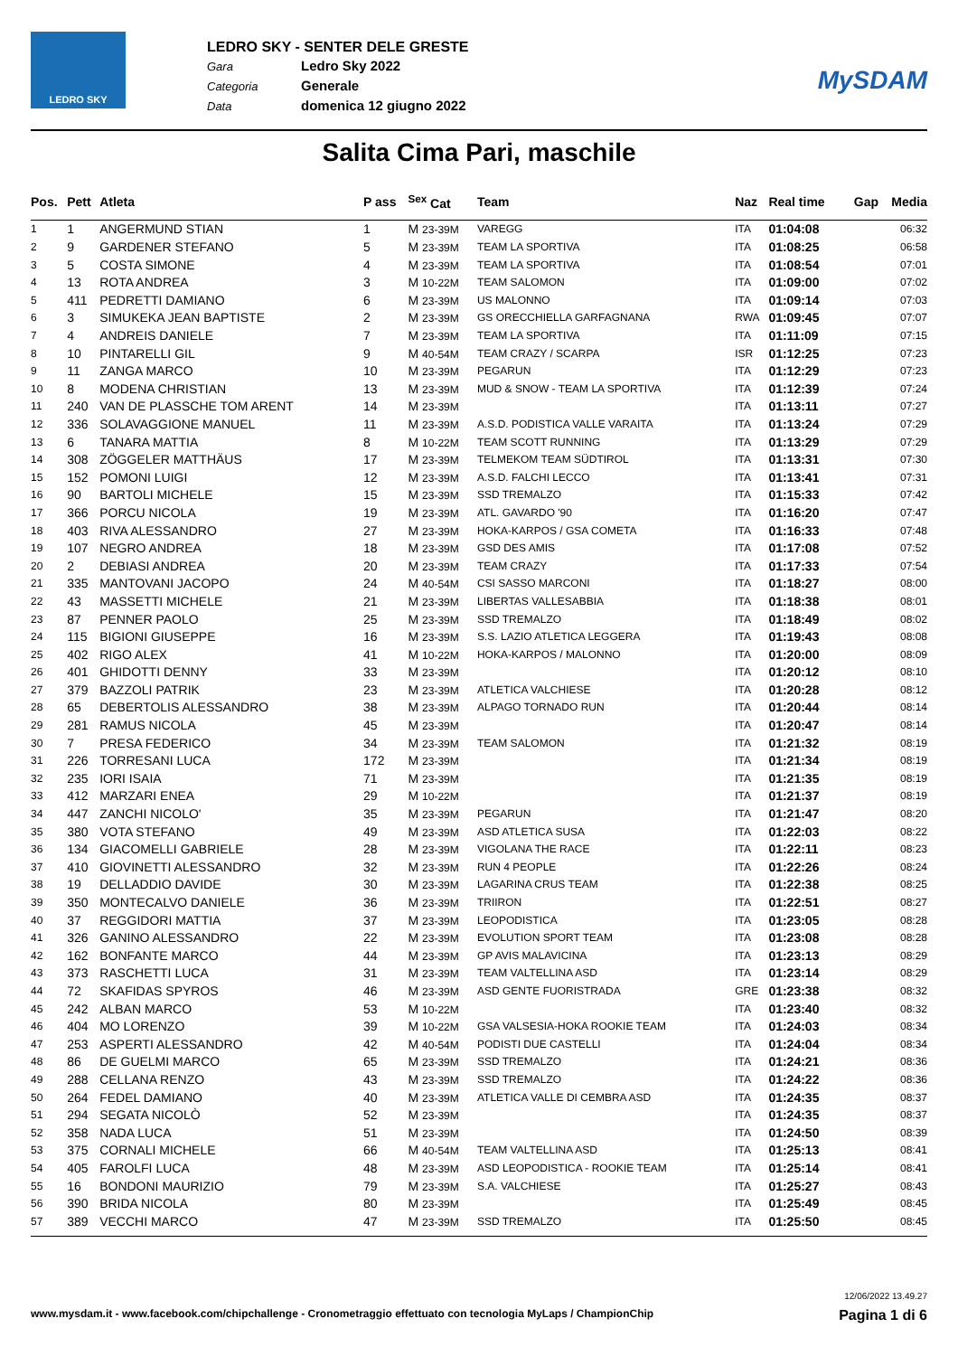LEDRO SKY
LEDRO SKY - SENTER DELE GRESTE
Gara Ledro Sky 2022
Categoria Generale
Data domenica 12 giugno 2022
MySDAM
Salita Cima Pari, maschile
| Pos. | Pett | Atleta | P ass | <sup>Sex</sup> Cat | Team | Naz | Real time | Gap | Media |
| --- | --- | --- | --- | --- | --- | --- | --- | --- | --- |
| 1 | 1 | ANGERMUND STIAN | 1 | M 23-39M | VAREGG | ITA | 01:04:08 | | 06:32 |
| 2 | 9 | GARDENER STEFANO | 5 | M 23-39M | TEAM LA SPORTIVA | ITA | 01:08:25 | | 06:58 |
| 3 | 5 | COSTA SIMONE | 4 | M 23-39M | TEAM LA SPORTIVA | ITA | 01:08:54 | | 07:01 |
| 4 | 13 | ROTA ANDREA | 3 | M 10-22M | TEAM SALOMON | ITA | 01:09:00 | | 07:02 |
| 5 | 411 | PEDRETTI DAMIANO | 6 | M 23-39M | US MALONNO | ITA | 01:09:14 | | 07:03 |
| 6 | 3 | SIMUKEKA JEAN BAPTISTE | 2 | M 23-39M | GS ORECCHIELLA GARFAGNANA | RWA | 01:09:45 | | 07:07 |
| 7 | 4 | ANDREIS DANIELE | 7 | M 23-39M | TEAM LA SPORTIVA | ITA | 01:11:09 | | 07:15 |
| 8 | 10 | PINTARELLI GIL | 9 | M 40-54M | TEAM CRAZY / SCARPA | ISR | 01:12:25 | | 07:23 |
| 9 | 11 | ZANGA MARCO | 10 | M 23-39M | PEGARUN | ITA | 01:12:29 | | 07:23 |
| 10 | 8 | MODENA CHRISTIAN | 13 | M 23-39M | MUD & SNOW - TEAM LA SPORTIVA | ITA | 01:12:39 | | 07:24 |
| 11 | 240 | VAN DE PLASSCHE TOM ARENT | 14 | M 23-39M | | ITA | 01:13:11 | | 07:27 |
| 12 | 336 | SOLAVAGGIONE MANUEL | 11 | M 23-39M | A.S.D. PODISTICA VALLE VARAITA | ITA | 01:13:24 | | 07:29 |
| 13 | 6 | TANARA MATTIA | 8 | M 10-22M | TEAM SCOTT RUNNING | ITA | 01:13:29 | | 07:29 |
| 14 | 308 | ZÖGGELER MATTHÄUS | 17 | M 23-39M | TELMEKOM TEAM SÜDTIROL | ITA | 01:13:31 | | 07:30 |
| 15 | 152 | POMONI LUIGI | 12 | M 23-39M | A.S.D. FALCHI LECCO | ITA | 01:13:41 | | 07:31 |
| 16 | 90 | BARTOLI MICHELE | 15 | M 23-39M | SSD TREMALZO | ITA | 01:15:33 | | 07:42 |
| 17 | 366 | PORCU NICOLA | 19 | M 23-39M | ATL. GAVARDO '90 | ITA | 01:16:20 | | 07:47 |
| 18 | 403 | RIVA ALESSANDRO | 27 | M 23-39M | HOKA-KARPOS / GSA COMETA | ITA | 01:16:33 | | 07:48 |
| 19 | 107 | NEGRO ANDREA | 18 | M 23-39M | GSD DES AMIS | ITA | 01:17:08 | | 07:52 |
| 20 | 2 | DEBIASI ANDREA | 20 | M 23-39M | TEAM CRAZY | ITA | 01:17:33 | | 07:54 |
| 21 | 335 | MANTOVANI JACOPO | 24 | M 40-54M | CSI SASSO MARCONI | ITA | 01:18:27 | | 08:00 |
| 22 | 43 | MASSETTI MICHELE | 21 | M 23-39M | LIBERTAS VALLESABBIA | ITA | 01:18:38 | | 08:01 |
| 23 | 87 | PENNER PAOLO | 25 | M 23-39M | SSD TREMALZO | ITA | 01:18:49 | | 08:02 |
| 24 | 115 | BIGIONI GIUSEPPE | 16 | M 23-39M | S.S. LAZIO ATLETICA LEGGERA | ITA | 01:19:43 | | 08:08 |
| 25 | 402 | RIGO ALEX | 41 | M 10-22M | HOKA-KARPOS / MALONNO | ITA | 01:20:00 | | 08:09 |
| 26 | 401 | GHIDOTTI DENNY | 33 | M 23-39M | | ITA | 01:20:12 | | 08:10 |
| 27 | 379 | BAZZOLI PATRIK | 23 | M 23-39M | ATLETICA VALCHIESE | ITA | 01:20:28 | | 08:12 |
| 28 | 65 | DEBERTOLIS ALESSANDRO | 38 | M 23-39M | ALPAGO TORNADO RUN | ITA | 01:20:44 | | 08:14 |
| 29 | 281 | RAMUS NICOLA | 45 | M 23-39M | | ITA | 01:20:47 | | 08:14 |
| 30 | 7 | PRESA FEDERICO | 34 | M 23-39M | TEAM SALOMON | ITA | 01:21:32 | | 08:19 |
| 31 | 226 | TORRESANI LUCA | 172 | M 23-39M | | ITA | 01:21:34 | | 08:19 |
| 32 | 235 | IORI ISAIA | 71 | M 23-39M | | ITA | 01:21:35 | | 08:19 |
| 33 | 412 | MARZARI ENEA | 29 | M 10-22M | | ITA | 01:21:37 | | 08:19 |
| 34 | 447 | ZANCHI NICOLO' | 35 | M 23-39M | PEGARUN | ITA | 01:21:47 | | 08:20 |
| 35 | 380 | VOTA STEFANO | 49 | M 23-39M | ASD ATLETICA SUSA | ITA | 01:22:03 | | 08:22 |
| 36 | 134 | GIACOMELLI GABRIELE | 28 | M 23-39M | VIGOLANA THE RACE | ITA | 01:22:11 | | 08:23 |
| 37 | 410 | GIOVINETTI ALESSANDRO | 32 | M 23-39M | RUN 4 PEOPLE | ITA | 01:22:26 | | 08:24 |
| 38 | 19 | DELLADDIO DAVIDE | 30 | M 23-39M | LAGARINA CRUS TEAM | ITA | 01:22:38 | | 08:25 |
| 39 | 350 | MONTECALVO DANIELE | 36 | M 23-39M | TRIIRON | ITA | 01:22:51 | | 08:27 |
| 40 | 37 | REGGIDORI MATTIA | 37 | M 23-39M | LEOPODISTICA | ITA | 01:23:05 | | 08:28 |
| 41 | 326 | GANINO ALESSANDRO | 22 | M 23-39M | EVOLUTION SPORT TEAM | ITA | 01:23:08 | | 08:28 |
| 42 | 162 | BONFANTE MARCO | 44 | M 23-39M | GP AVIS MALAVICINA | ITA | 01:23:13 | | 08:29 |
| 43 | 373 | RASCHETTI LUCA | 31 | M 23-39M | TEAM VALTELLINA ASD | ITA | 01:23:14 | | 08:29 |
| 44 | 72 | SKAFIDAS SPYROS | 46 | M 23-39M | ASD GENTE FUORISTRADA | GRE | 01:23:38 | | 08:32 |
| 45 | 242 | ALBAN MARCO | 53 | M 10-22M | | ITA | 01:23:40 | | 08:32 |
| 46 | 404 | MO LORENZO | 39 | M 10-22M | GSA VALSESIA-HOKA ROOKIE TEAM | ITA | 01:24:03 | | 08:34 |
| 47 | 253 | ASPERTI ALESSANDRO | 42 | M 40-54M | PODISTI DUE CASTELLI | ITA | 01:24:04 | | 08:34 |
| 48 | 86 | DE GUELMI MARCO | 65 | M 23-39M | SSD TREMALZO | ITA | 01:24:21 | | 08:36 |
| 49 | 288 | CELLANA RENZO | 43 | M 23-39M | SSD TREMALZO | ITA | 01:24:22 | | 08:36 |
| 50 | 264 | FEDEL DAMIANO | 40 | M 23-39M | ATLETICA VALLE DI CEMBRA ASD | ITA | 01:24:35 | | 08:37 |
| 51 | 294 | SEGATA NICOLÒ | 52 | M 23-39M | | ITA | 01:24:35 | | 08:37 |
| 52 | 358 | NADA LUCA | 51 | M 23-39M | | ITA | 01:24:50 | | 08:39 |
| 53 | 375 | CORNALI MICHELE | 66 | M 40-54M | TEAM VALTELLINA ASD | ITA | 01:25:13 | | 08:41 |
| 54 | 405 | FAROLFI LUCA | 48 | M 23-39M | ASD LEOPODISTICA - ROOKIE TEAM | ITA | 01:25:14 | | 08:41 |
| 55 | 16 | BONDONI MAURIZIO | 79 | M 23-39M | S.A. VALCHIESE | ITA | 01:25:27 | | 08:43 |
| 56 | 390 | BRIDA NICOLA | 80 | M 23-39M | | ITA | 01:25:49 | | 08:45 |
| 57 | 389 | VECCHI MARCO | 47 | M 23-39M | SSD TREMALZO | ITA | 01:25:50 | | 08:45 |
12/06/2022 13.49.27
www.mysdam.it - www.facebook.com/chipchallenge - Cronometraggio effettuato con tecnologia MyLaps / ChampionChip Pagina 1 di 6